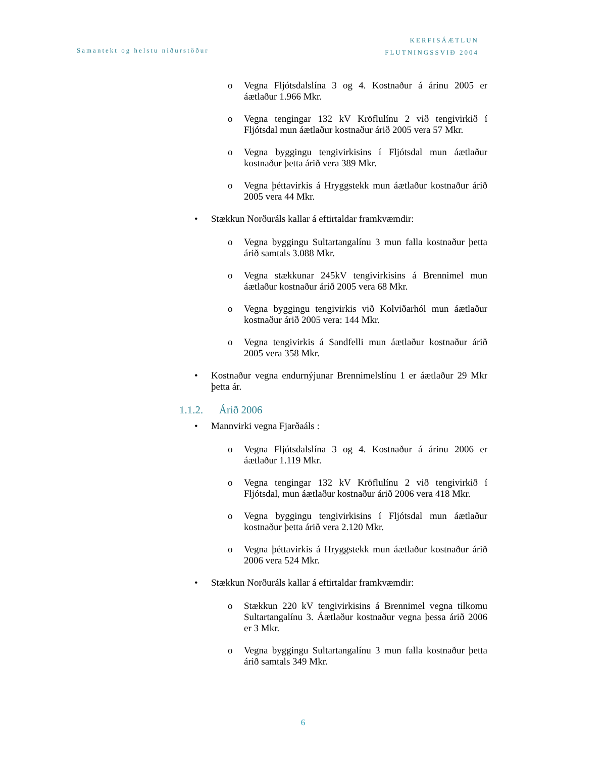Samantekt og helstu niðurstöður
KERFISÁÆTLUN
FLUTNINGSSVIÐ 2004
o Vegna Fljótsdalslína 3 og 4. Kostnaður á árinu 2005 er áætlaður 1.966 Mkr.
o Vegna tengingar 132 kV Kröflulínu 2 við tengivirkið í Fljótsdal mun áætlaður kostnaður árið 2005 vera 57 Mkr.
o Vegna byggingu tengivirkisins í Fljótsdal mun áætlaður kostnaður þetta árið vera 389 Mkr.
o Vegna þéttavirkis á Hryggstekk mun áætlaður kostnaður árið 2005 vera 44 Mkr.
• Stækkun Norðuráls kallar á eftirtaldar framkvæmdir:
o Vegna byggingu Sultartangalínu 3 mun falla kostnaður þetta árið samtals 3.088 Mkr.
o Vegna stækkunar 245kV tengivirkisins á Brennimel mun áætlaður kostnaður árið 2005 vera 68 Mkr.
o Vegna byggingu tengivirkis við Kolviðarhól mun áætlaður kostnaður árið 2005 vera: 144 Mkr.
o Vegna tengivirkis á Sandfelli mun áætlaður kostnaður árið 2005 vera 358 Mkr.
• Kostnaður vegna endurnýjunar Brennimelslínu 1 er áætlaður 29 Mkr þetta ár.
1.1.2. Árið 2006
• Mannvirki vegna Fjarðaáls :
o Vegna Fljótsdalslína 3 og 4. Kostnaður á árinu 2006 er áætlaður 1.119 Mkr.
o Vegna tengingar 132 kV Kröflulínu 2 við tengivirkið í Fljótsdal, mun áætlaður kostnaður árið 2006 vera 418 Mkr.
o Vegna byggingu tengivirkisins í Fljótsdal mun áætlaður kostnaður þetta árið vera 2.120 Mkr.
o Vegna þéttavirkis á Hryggstekk mun áætlaður kostnaður árið 2006 vera 524 Mkr.
• Stækkun Norðuráls kallar á eftirtaldar framkvæmdir:
o Stækkun 220 kV tengivirkisins á Brennimel vegna tilkomu Sultartangalínu 3. Áætlaður kostnaður vegna þessa árið 2006 er 3 Mkr.
o Vegna byggingu Sultartangalínu 3 mun falla kostnaður þetta árið samtals 349 Mkr.
6